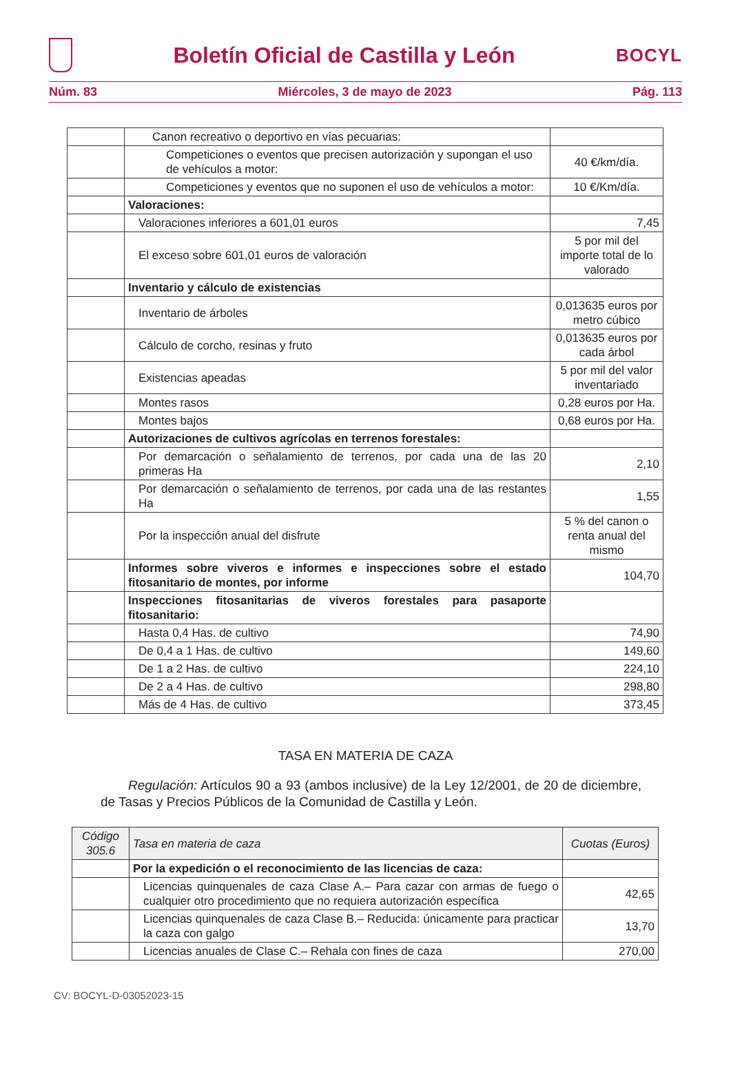Boletín Oficial de Castilla y León
BOCYL
Núm. 83 Miércoles, 3 de mayo de 2023 Pág. 113
| | Canon recreativo o deportivo en vías pecuarias: | |
| | Competiciones o eventos que precisen autorización y supongan el uso de vehículos a motor: | 40 €/km/día. |
| | Competiciones y eventos que no suponen el uso de vehículos a motor: | 10 €/Km/día. |
| | Valoraciones: | |
| | Valoraciones inferiores a 601,01 euros | 7,45 |
| | El exceso sobre 601,01 euros de valoración | 5 por mil del importe total de lo valorado |
| | Inventario y cálculo de existencias | |
| | Inventario de árboles | 0,013635 euros por metro cúbico |
| | Cálculo de corcho, resinas y fruto | 0,013635 euros por cada árbol |
| | Existencias apeadas | 5 por mil del valor inventariado |
| | Montes rasos | 0,28 euros por Ha. |
| | Montes bajos | 0,68 euros por Ha. |
| | Autorizaciones de cultivos agrícolas en terrenos forestales: | |
| | Por demarcación o señalamiento de terrenos, por cada una de las 20 primeras Ha | 2,10 |
| | Por demarcación o señalamiento de terrenos, por cada una de las restantes Ha | 1,55 |
| | Por la inspección anual del disfrute | 5 % del canon o renta anual del mismo |
| | Informes sobre viveros e informes e inspecciones sobre el estado fitosanitario de montes, por informe | 104,70 |
| | Inspecciones fitosanitarias de viveros forestales para pasaporte fitosanitario: | |
| | Hasta 0,4 Has. de cultivo | 74,90 |
| | De 0,4 a 1 Has. de cultivo | 149,60 |
| | De 1 a 2 Has. de cultivo | 224,10 |
| | De 2 a 4 Has. de cultivo | 298,80 |
| | Más de 4 Has. de cultivo | 373,45 |
TASA EN MATERIA DE CAZA
Regulación: Artículos 90 a 93 (ambos inclusive) de la Ley 12/2001, de 20 de diciembre, de Tasas y Precios Públicos de la Comunidad de Castilla y León.
| Código 305.6 | Tasa en materia de caza | Cuotas (Euros) |
| --- | --- | --- |
| | Por la expedición o el reconocimiento de las licencias de caza: | |
| | Licencias quinquenales de caza Clase A.– Para cazar con armas de fuego o cualquier otro procedimiento que no requiera autorización específica | 42,65 |
| | Licencias quinquenales de caza Clase B.– Reducida: únicamente para practicar la caza con galgo | 13,70 |
| | Licencias anuales de Clase C.– Rehala con fines de caza | 270,00 |
CV: BOCYL-D-03052023-15